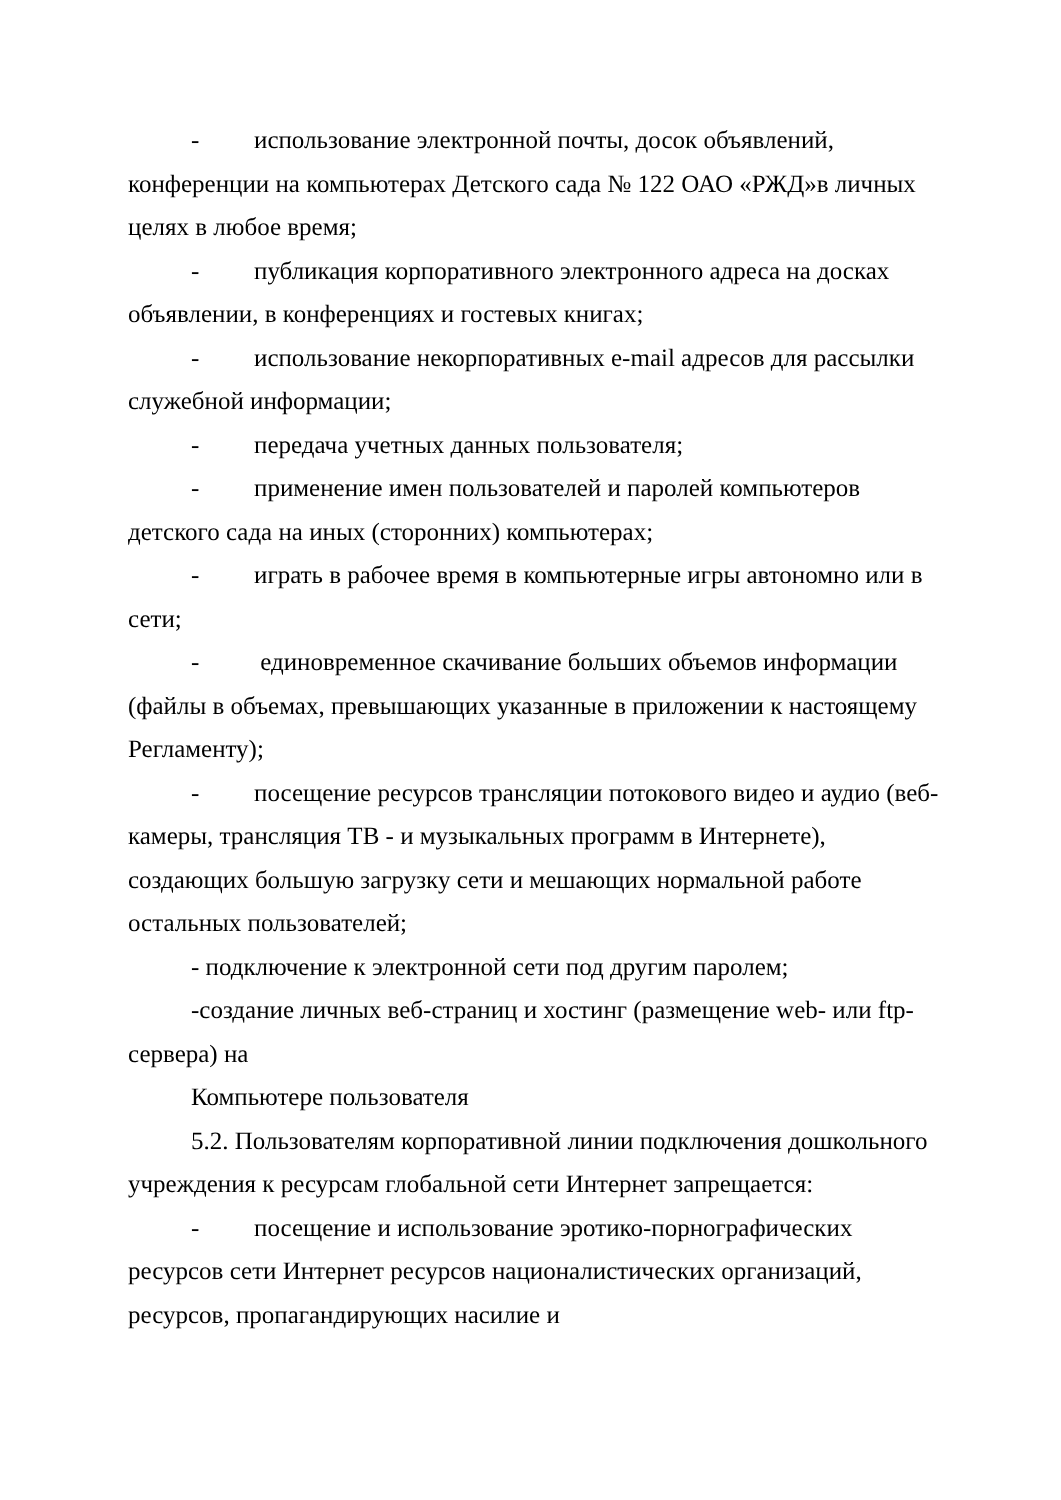- использование электронной почты, досок объявлений, конференции на компьютерах Детского сада № 122 ОАО «РЖД»в личных целях в любое время;
- публикация корпоративного электронного адреса на досках объявлении, в конференциях и гостевых книгах;
- использование некорпоративных e-mail адресов для рассылки служебной информации;
- передача учетных данных пользователя;
- применение имен пользователей и паролей компьютеров детского сада на иных (сторонних) компьютерах;
- играть в рабочее время в компьютерные игры автономно или в сети;
- единовременное скачивание больших объемов информации (файлы в объемах, превышающих указанные в приложении к настоящему Регламенту);
- посещение ресурсов трансляции потокового видео и аудио (веб-камеры, трансляция ТВ - и музыкальных программ в Интернете), создающих большую загрузку сети и мешающих нормальной работе остальных пользователей;
- подключение к электронной сети под другим паролем;
-создание личных веб-страниц и хостинг (размещение web- или ftp-сервера) на
Компьютере пользователя
5.2. Пользователям корпоративной линии подключения дошкольного учреждения к ресурсам глобальной сети Интернет запрещается:
- посещение и использование эротико-порнографических ресурсов сети Интернет ресурсов националистических организаций, ресурсов, пропагандирующих насилие и